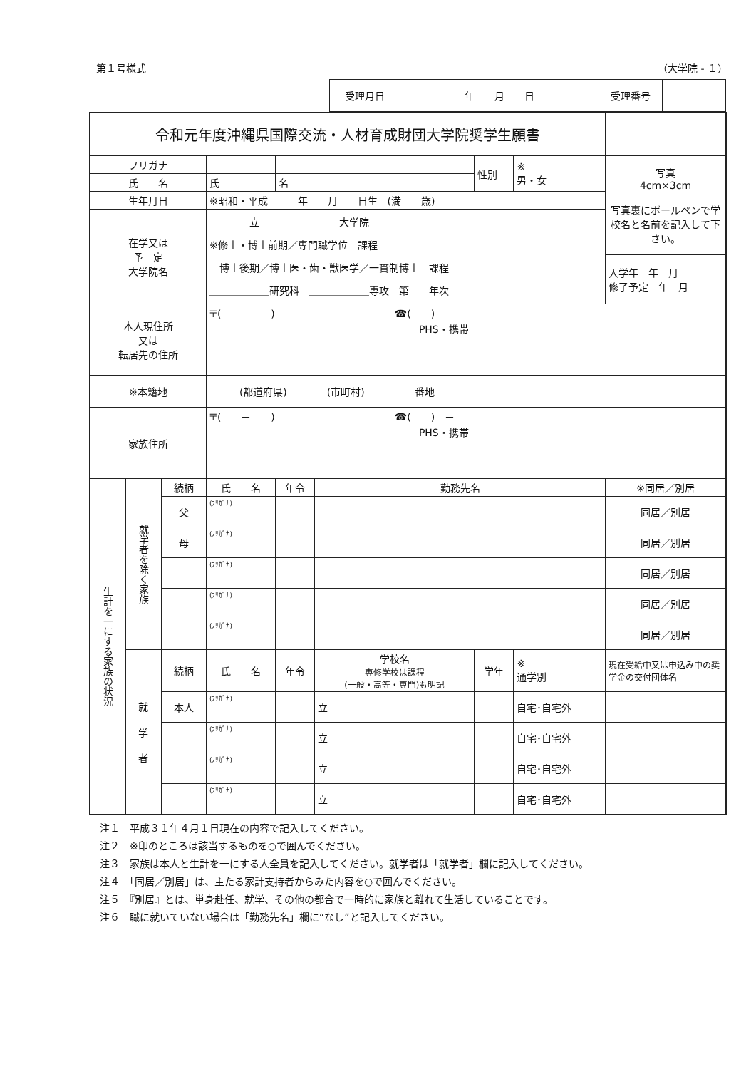第１号様式 （大学院 - １）
| 受理月日 | 年 月 日 | 受理番号 | |
| 令和元年度沖縄県国際交流・人材育成財団大学院奨学生願書 | | | | | | | | |
| フリガナ | | | | | | 性別 | ※ 男・女 | 写真 4cm×3cm 写真裏にボールペンで学校名と名前を記入して下さい。 |
| 氏 名 | | | 氏 | 名 | | | | |
| 生年月日 | | | ※昭和・平成 年 月 日生 (満 歳) | | | | | |
| 在学又は 予 定 大学院名 | | | ＿＿＿＿立＿＿＿＿＿＿＿＿大学院 ※修士・博士前期／専門職学位 課程 博士後期／博士医・歯・獣医学／一貫制博士 課程 ＿＿＿＿＿＿研究科 ＿＿＿＿＿＿専攻 第 年次 | | | | | |
| | | | | | | | | 入学年 年 月 修了予定 年 月 |
| 本人現住所 又は 転居先の住所 | | | 〒( － ) ☎( ) － PHS・携帯 | | | | | |
| ※本籍地 | | | (都道府県) (市町村) 番地 | | | | | |
| 家族住所 | | | 〒( － ) ☎( ) － PHS・携帯 | | | | | |
| 生計を一にする家族の状況 | 就学者を除く家族 | 続柄 | 氏 名 | 年令 | 勤務先名 | | | ※同居／別居 |
| | | 父 | (ﾌﾘｶﾞﾅ) | | | | | 同居／別居 |
| | | 母 | (ﾌﾘｶﾞﾅ) | | | | | 同居／別居 |
| | | | (ﾌﾘｶﾞﾅ) | | | | | 同居／別居 |
| | | | (ﾌﾘｶﾞﾅ) | | | | | 同居／別居 |
| | | | (ﾌﾘｶﾞﾅ) | | | | | 同居／別居 |
| | 就 学 者 | 続柄 | 氏 名 | 年令 | 学校名 専修学校は課程 (一般・高等・専門)も明記 | 学年 | ※ 通学別 | 現在受給中又は申込み中の奨学金の交付団体名 |
| | | 本人 | (ﾌﾘｶﾞﾅ) | | 立 | | 自宅･自宅外 | |
| | | | (ﾌﾘｶﾞﾅ) | | 立 | | 自宅･自宅外 | |
| | | | (ﾌﾘｶﾞﾅ) | | 立 | | 自宅･自宅外 | |
| | | | (ﾌﾘｶﾞﾅ) | | 立 | | 自宅･自宅外 | |
注１　平成３１年４月１日現在の内容で記入してください。
注２　※印のところは該当するものを○で囲んでください。
注３　家族は本人と生計を一にする人全員を記入してください。就学者は「就学者」欄に記入してください。
注４　「同居／別居」は、主たる家計支持者からみた内容を○で囲んでください。
注５　『別居』とは、単身赴任、就学、その他の都合で一時的に家族と離れて生活していることです。
注６　職に就いていない場合は「勤務先名」欄に“なし”と記入してください。